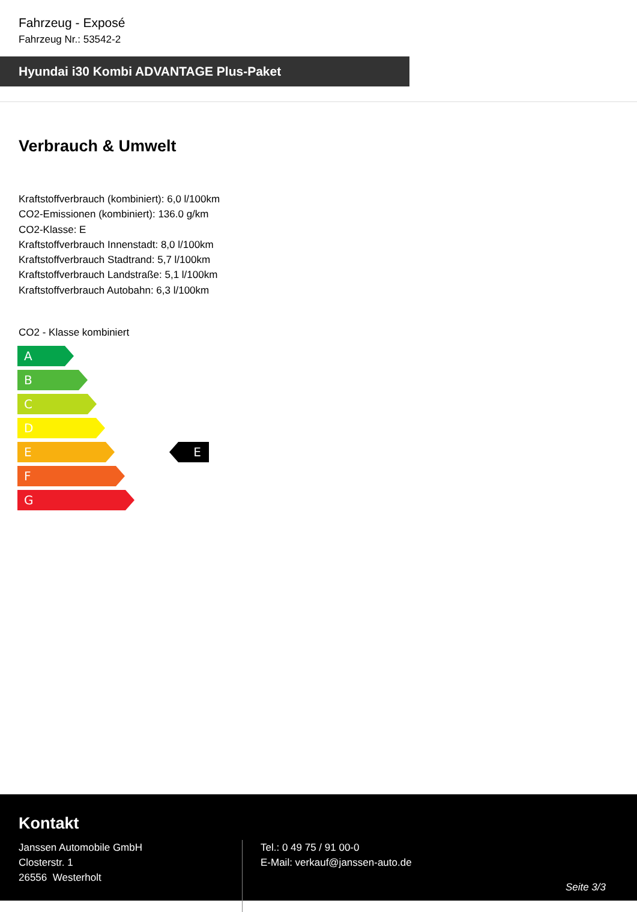Fahrzeug - Exposé
Fahrzeug Nr.: 53542-2
Hyundai i30 Kombi ADVANTAGE Plus-Paket
Verbrauch & Umwelt
Kraftstoffverbrauch (kombiniert): 6,0 l/100km
CO2-Emissionen (kombiniert): 136.0 g/km
CO2-Klasse: E
Kraftstoffverbrauch Innenstadt: 8,0 l/100km
Kraftstoffverbrauch Stadtrand: 5,7 l/100km
Kraftstoffverbrauch Landstraße: 5,1 l/100km
Kraftstoffverbrauch Autobahn: 6,3 l/100km
CO2 - Klasse kombiniert
A
B
C
D
E
F
G
E
Kontakt
Janssen Automobile GmbH
Closterstr. 1
26556 Westerholt
Tel.: 0 49 75 / 91 00-0
E-Mail: verkauf@janssen-auto.de
Seite 3/3